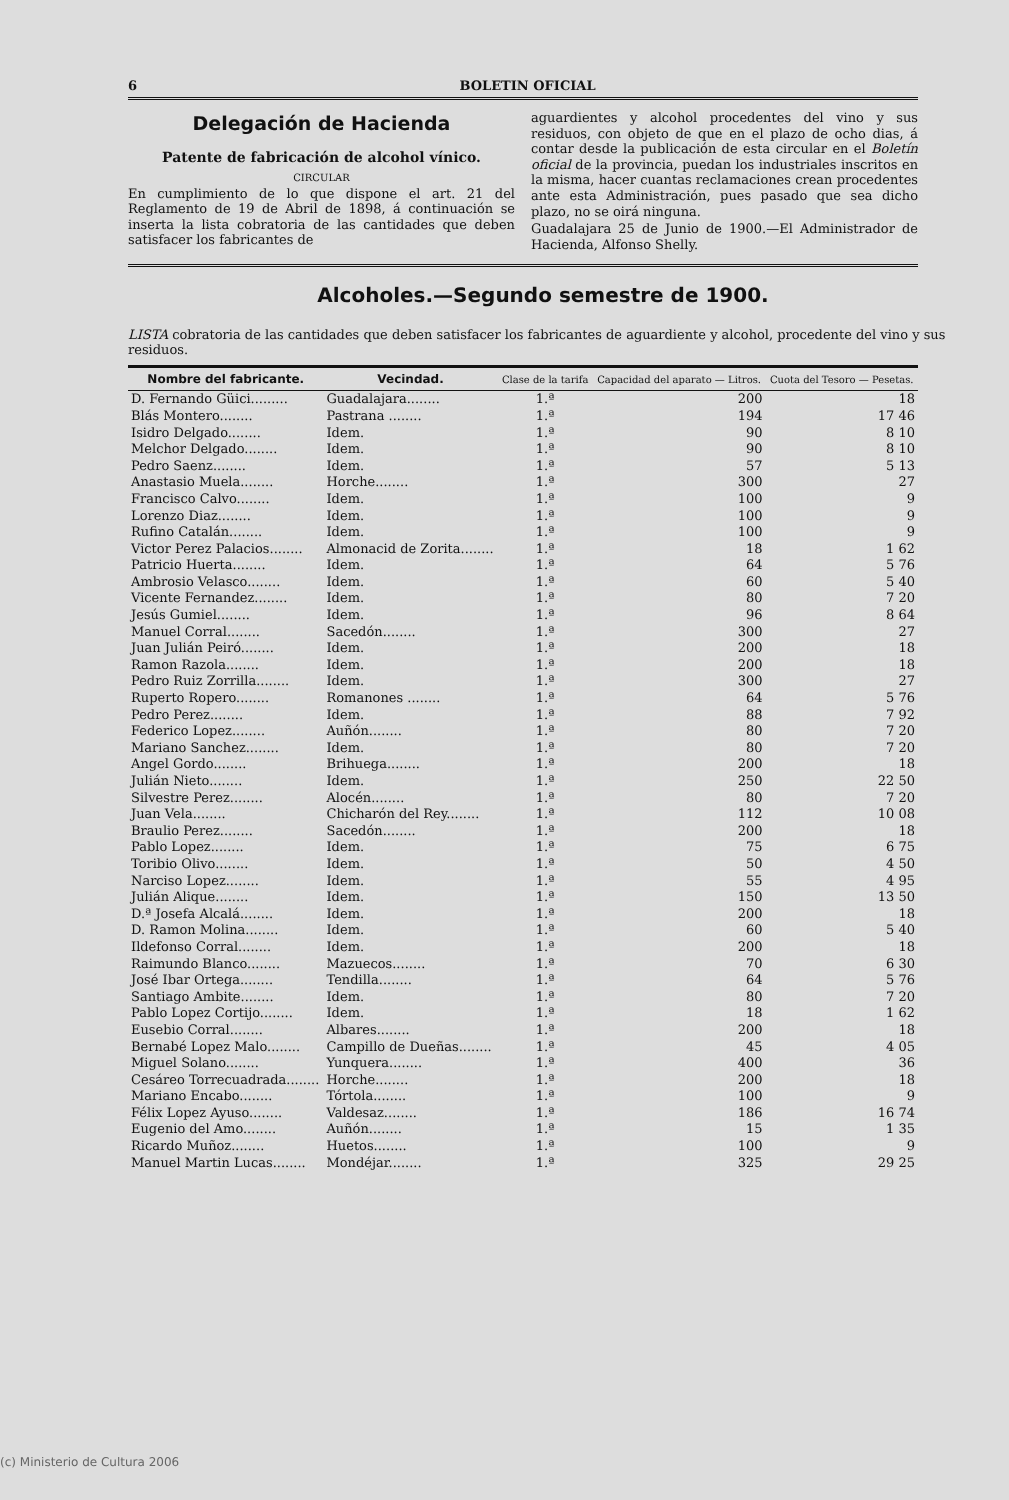6 BOLETIN OFICIAL
Delegación de Hacienda
Patente de fabricación de alcohol vínico.
CIRCULAR
En cumplimiento de lo que dispone el art. 21 del Reglamento de 19 de Abril de 1898, á continuación se inserta la lista cobratoria de las cantidades que deben satisfacer los fabricantes de
aguardientes y alcohol procedentes del vino y sus residuos, con objeto de que en el plazo de ocho dias, á contar desde la publicación de esta circular en el Boletín oficial de la provincia, puedan los industriales inscritos en la misma, hacer cuantas reclamaciones crean procedentes ante esta Administración, pues pasado que sea dicho plazo, no se oirá ninguna.
Guadalajara 25 de Junio de 1900.—El Administrador de Hacienda, Alfonso Shelly.
Alcoholes.—Segundo semestre de 1900.
LISTA cobratoria de las cantidades que deben satisfacer los fabricantes de aguardiente y alcohol, procedente del vino y sus residuos.
| Nombre del fabricante. | Vecindad. | Clase de la tarifa | Capacidad del aparato — Litros. | Cuota del Tesoro — Pesetas. |
| --- | --- | --- | --- | --- |
| D. Fernando Güici......... | Guadalajara........ | 1.ª | 200 | 18 |
| Blás Montero........ | Pastrana ........ | 1.ª | 194 | 17 46 |
| Isidro Delgado........ | Idem. | 1.ª | 90 | 8 10 |
| Melchor Delgado........ | Idem. | 1.ª | 90 | 8 10 |
| Pedro Saenz........ | Idem. | 1.ª | 57 | 5 13 |
| Anastasio Muela........ | Horche........ | 1.ª | 300 | 27 |
| Francisco Calvo........ | Idem. | 1.ª | 100 | 9 |
| Lorenzo Diaz........ | Idem. | 1.ª | 100 | 9 |
| Rufino Catalán........ | Idem. | 1.ª | 100 | 9 |
| Victor Perez Palacios........ | Almonacid de Zorita........ | 1.ª | 18 | 1 62 |
| Patricio Huerta........ | Idem. | 1.ª | 64 | 5 76 |
| Ambrosio Velasco........ | Idem. | 1.ª | 60 | 5 40 |
| Vicente Fernandez........ | Idem. | 1.ª | 80 | 7 20 |
| Jesús Gumiel........ | Idem. | 1.ª | 96 | 8 64 |
| Manuel Corral........ | Sacedón........ | 1.ª | 300 | 27 |
| Juan Julián Peiró........ | Idem. | 1.ª | 200 | 18 |
| Ramon Razola........ | Idem. | 1.ª | 200 | 18 |
| Pedro Ruiz Zorrilla........ | Idem. | 1.ª | 300 | 27 |
| Ruperto Ropero........ | Romanones ........ | 1.ª | 64 | 5 76 |
| Pedro Perez........ | Idem. | 1.ª | 88 | 7 92 |
| Federico Lopez........ | Auñón........ | 1.ª | 80 | 7 20 |
| Mariano Sanchez........ | Idem. | 1.ª | 80 | 7 20 |
| Angel Gordo........ | Brihuega........ | 1.ª | 200 | 18 |
| Julián Nieto........ | Idem. | 1.ª | 250 | 22 50 |
| Silvestre Perez........ | Alocén........ | 1.ª | 80 | 7 20 |
| Juan Vela........ | Chicharón del Rey........ | 1.ª | 112 | 10 08 |
| Braulio Perez........ | Sacedón........ | 1.ª | 200 | 18 |
| Pablo Lopez........ | Idem. | 1.ª | 75 | 6 75 |
| Toribio Olivo........ | Idem. | 1.ª | 50 | 4 50 |
| Narciso Lopez........ | Idem. | 1.ª | 55 | 4 95 |
| Julián Alique........ | Idem. | 1.ª | 150 | 13 50 |
| D.ª Josefa Alcalá........ | Idem. | 1.ª | 200 | 18 |
| D. Ramon Molina........ | Idem. | 1.ª | 60 | 5 40 |
| Ildefonso Corral........ | Idem. | 1.ª | 200 | 18 |
| Raimundo Blanco........ | Mazuecos........ | 1.ª | 70 | 6 30 |
| José Ibar Ortega........ | Tendilla........ | 1.ª | 64 | 5 76 |
| Santiago Ambite........ | Idem. | 1.ª | 80 | 7 20 |
| Pablo Lopez Cortijo........ | Idem. | 1.ª | 18 | 1 62 |
| Eusebio Corral........ | Albares........ | 1.ª | 200 | 18 |
| Bernabé Lopez Malo........ | Campillo de Dueñas........ | 1.ª | 45 | 4 05 |
| Miguel Solano........ | Yunquera........ | 1.ª | 400 | 36 |
| Cesáreo Torrecuadrada........ | Horche........ | 1.ª | 200 | 18 |
| Mariano Encabo........ | Tórtola........ | 1.ª | 100 | 9 |
| Félix Lopez Ayuso........ | Valdesaz........ | 1.ª | 186 | 16 74 |
| Eugenio del Amo........ | Auñón........ | 1.ª | 15 | 1 35 |
| Ricardo Muñoz........ | Huetos........ | 1.ª | 100 | 9 |
| Manuel Martin Lucas........ | Mondéjar........ | 1.ª | 325 | 29 25 |
(c) Ministerio de Cultura 2006